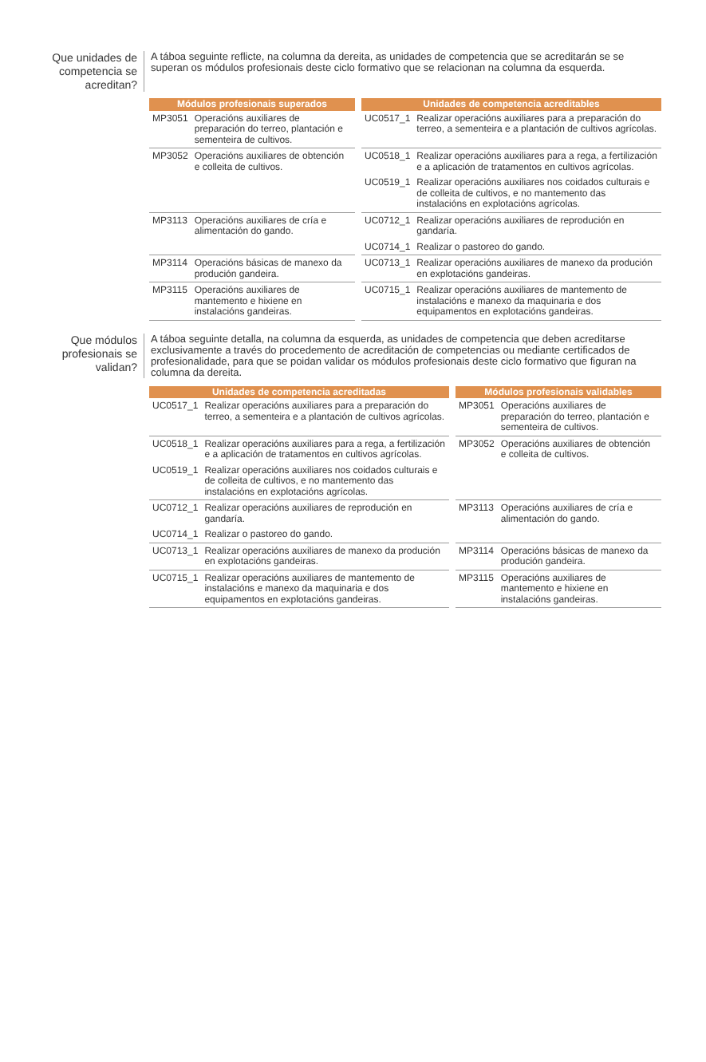Que unidades de competencia se acreditan?
A táboa seguinte reflicte, na columna da dereita, as unidades de competencia que se acreditarán se se superan os módulos profesionais deste ciclo formativo que se relacionan na columna da esquerda.
| Módulos profesionais superados | | Unidades de competencia acreditables | |
| --- | --- | --- | --- |
| MP3051 | Operacións auxiliares de preparación do terreo, plantación e sementeira de cultivos. | UC0517_1 | Realizar operacións auxiliares para a preparación do terreo, a sementeira e a plantación de cultivos agrícolas. |
| MP3052 | Operacións auxiliares de obtención e colleita de cultivos. | UC0518_1 | Realizar operacións auxiliares para a rega, a fertilización e a aplicación de tratamentos en cultivos agrícolas. |
| | | UC0519_1 | Realizar operacións auxiliares nos coidados culturais e de colleita de cultivos, e no mantemento das instalacións en explotacións agrícolas. |
| MP3113 | Operacións auxiliares de cría e alimentación do gando. | UC0712_1 | Realizar operacións auxiliares de reprodución en gandaría. |
| | | UC0714_1 | Realizar o pastoreo do gando. |
| MP3114 | Operacións básicas de manexo da produción gandeira. | UC0713_1 | Realizar operacións auxiliares de manexo da produción en explotacións gandeiras. |
| MP3115 | Operacións auxiliares de mantemento e hixiene en instalacións gandeiras. | UC0715_1 | Realizar operacións auxiliares de mantemento de instalacións e manexo da maquinaria e dos equipamentos en explotacións gandeiras. |
Que módulos profesionais se validan?
A táboa seguinte detalla, na columna da esquerda, as unidades de competencia que deben acreditarse exclusivamente a través do procedemento de acreditación de competencias ou mediante certificados de profesionalidade, para que se poidan validar os módulos profesionais deste ciclo formativo que figuran na columna da dereita.
| Unidades de competencia acreditadas | | Módulos profesionais validables | |
| --- | --- | --- | --- |
| UC0517_1 | Realizar operacións auxiliares para a preparación do terreo, a sementeira e a plantación de cultivos agrícolas. | MP3051 | Operacións auxiliares de preparación do terreo, plantación e sementeira de cultivos. |
| UC0518_1 | Realizar operacións auxiliares para a rega, a fertilización e a aplicación de tratamentos en cultivos agrícolas. | MP3052 | Operacións auxiliares de obtención e colleita de cultivos. |
| UC0519_1 | Realizar operacións auxiliares nos coidados culturais e de colleita de cultivos, e no mantemento das instalacións en explotacións agrícolas. | | |
| UC0712_1 | Realizar operacións auxiliares de reprodución en gandaría. | MP3113 | Operacións auxiliares de cría e alimentación do gando. |
| UC0714_1 | Realizar o pastoreo do gando. | | |
| UC0713_1 | Realizar operacións auxiliares de manexo da produción en explotacións gandeiras. | MP3114 | Operacións básicas de manexo da produción gandeira. |
| UC0715_1 | Realizar operacións auxiliares de mantemento de instalacións e manexo da maquinaria e dos equipamentos en explotacións gandeiras. | MP3115 | Operacións auxiliares de mantemento e hixiene en instalacións gandeiras. |